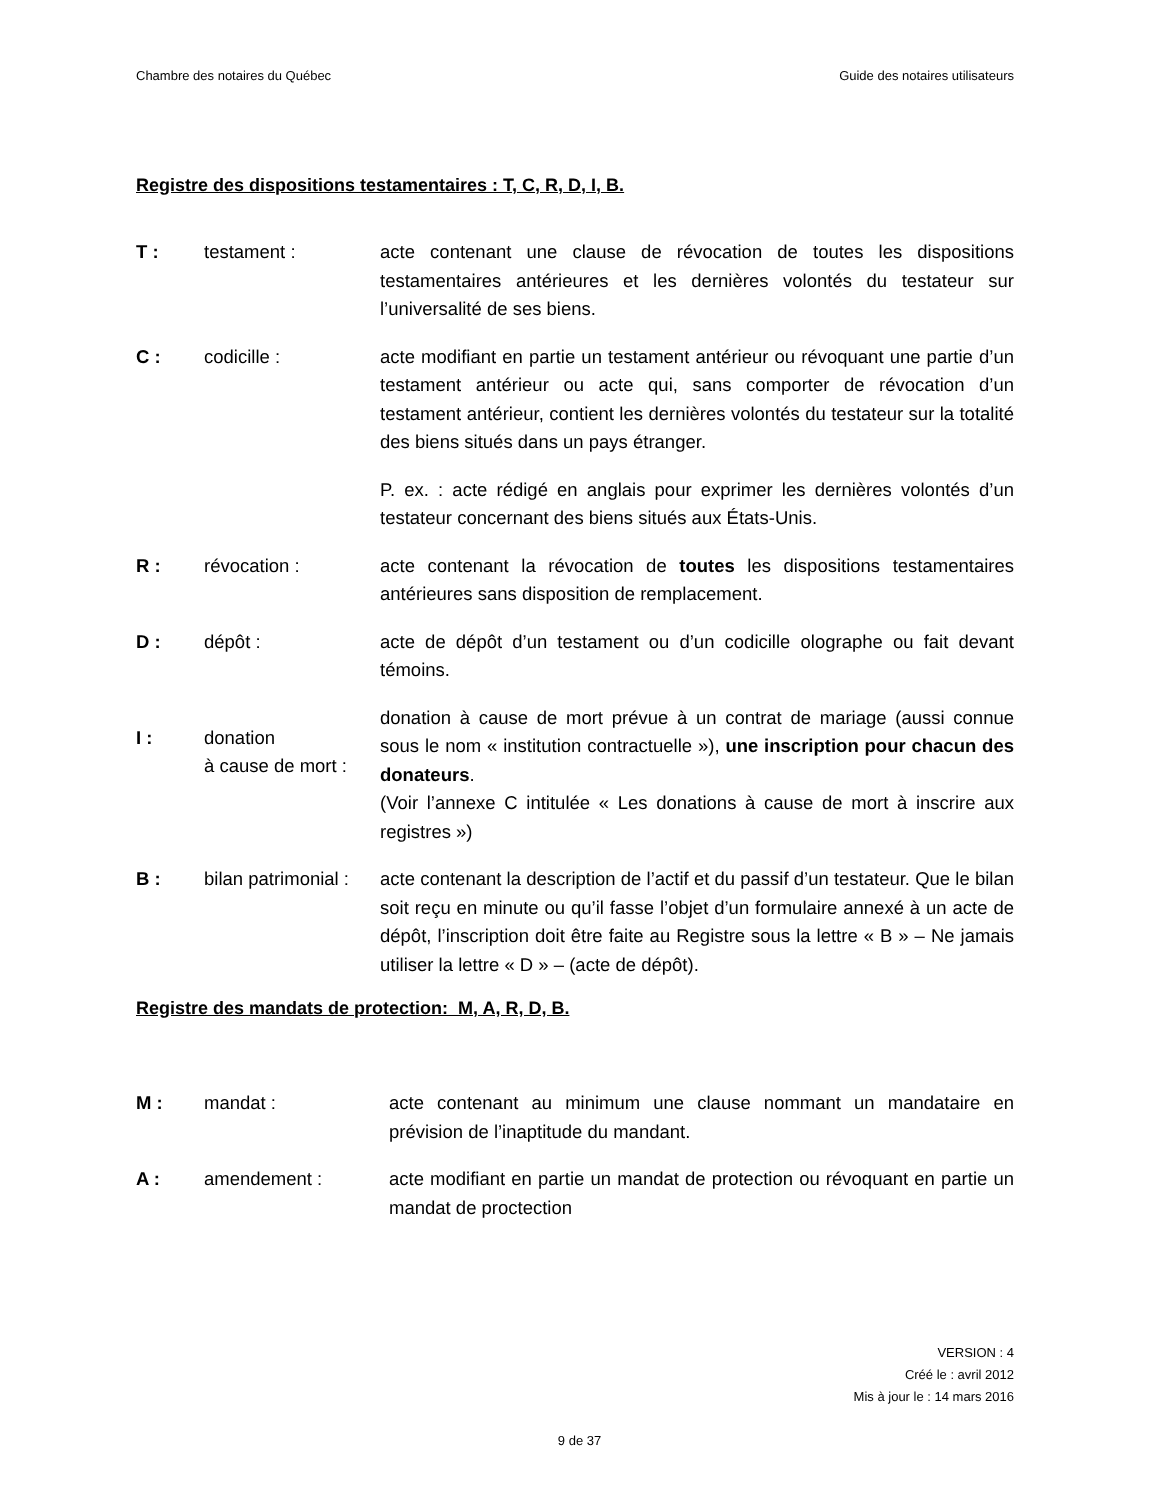Chambre des notaires du Québec Guide des notaires utilisateurs
Registre des dispositions testamentaires : T, C, R, D, I, B.
T : testament : acte contenant une clause de révocation de toutes les dispositions testamentaires antérieures et les dernières volontés du testateur sur l’universalité de ses biens.
C : codicille : acte modifiant en partie un testament antérieur ou révoquant une partie d’un testament antérieur ou acte qui, sans comporter de révocation d’un testament antérieur, contient les dernières volontés du testateur sur la totalité des biens situés dans un pays étranger.
P. ex. : acte rédigé en anglais pour exprimer les dernières volontés d’un testateur concernant des biens situés aux États-Unis.
R : révocation : acte contenant la révocation de toutes les dispositions testamentaires antérieures sans disposition de remplacement.
D : dépôt : acte de dépôt d’un testament ou d’un codicille olographe ou fait devant témoins.
I : donation
à cause de mort :
donation à cause de mort prévue à un contrat de mariage (aussi connue sous le nom « institution contractuelle »), une inscription pour chacun des donateurs.
(Voir l’annexe C intitulée « Les donations à cause de mort à inscrire aux registres »)
B : bilan patrimonial :
acte contenant la description de l’actif et du passif d’un testateur. Que le bilan soit reçu en minute ou qu’il fasse l’objet d’un formulaire annexé à un acte de dépôt, l’inscription doit être faite au Registre sous la lettre « B » – Ne jamais utiliser la lettre « D » – (acte de dépôt).
Registre des mandats de protection: M, A, R, D, B.
M : mandat : acte contenant au minimum une clause nommant un mandataire en prévision de l’inaptitude du mandant.
A : amendement : acte modifiant en partie un mandat de protection ou révoquant en partie un mandat de proctection
VERSION : 4
Créé le : avril 2012
Mis à jour le : 14 mars 2016
9 de 37